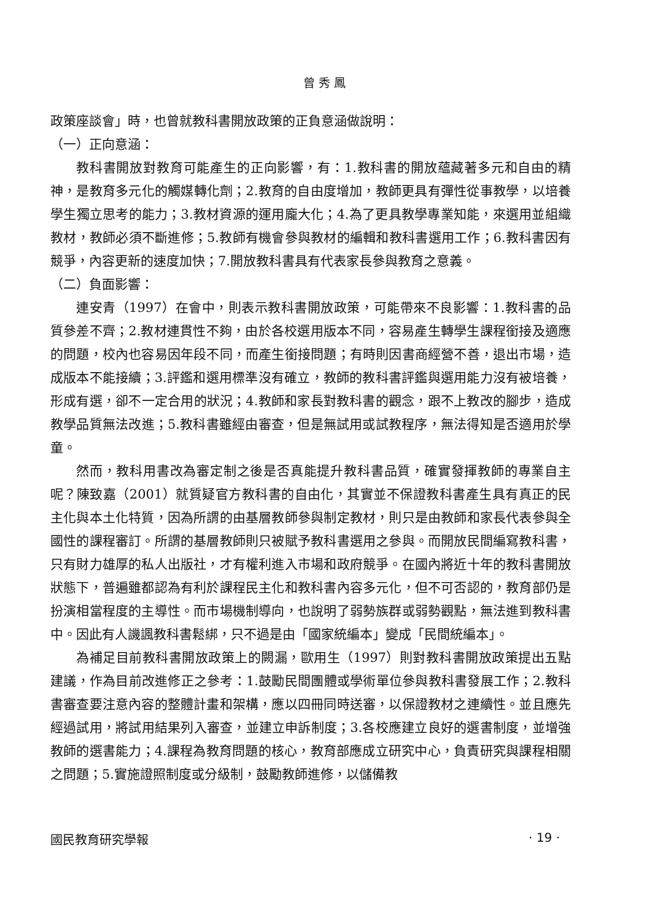曾秀鳳
政策座談會」時，也曾就教科書開放政策的正負意涵做說明：
（一）正向意涵：
教科書開放對教育可能產生的正向影響，有：1.教科書的開放蘊藏著多元和自由的精神，是教育多元化的觸媒轉化劑；2.教育的自由度增加，教師更具有彈性從事教學，以培養學生獨立思考的能力；3.教材資源的運用龐大化；4.為了更具教學專業知能，來選用並組織教材，教師必須不斷進修；5.教師有機會參與教材的編輯和教科書選用工作；6.教科書因有競爭，內容更新的速度加快；7.開放教科書具有代表家長參與教育之意義。
（二）負面影響：
連安青（1997）在會中，則表示教科書開放政策，可能帶來不良影響：1.教科書的品質參差不齊；2.教材連貫性不夠，由於各校選用版本不同，容易產生轉學生課程銜接及適應的問題，校內也容易因年段不同，而產生銜接問題；有時則因書商經營不善，退出市場，造成版本不能接續；3.評鑑和選用標準沒有確立，教師的教科書評鑑與選用能力沒有被培養，形成有選，卻不一定合用的狀況；4.教師和家長對教科書的觀念，跟不上教改的腳步，造成教學品質無法改進；5.教科書雖經由審查，但是無試用或試教程序，無法得知是否適用於學童。
然而，教科用書改為審定制之後是否真能提升教科書品質，確實發揮教師的專業自主呢？陳致嘉（2001）就質疑官方教科書的自由化，其實並不保證教科書產生具有真正的民主化與本土化特質，因為所謂的由基層教師參與制定教材，則只是由教師和家長代表參與全國性的課程審訂。所謂的基層教師則只被賦予教科書選用之參與。而開放民間編寫教科書，只有財力雄厚的私人出版社，才有權利進入市場和政府競爭。在國內將近十年的教科書開放狀態下，普遍雖都認為有利於課程民主化和教科書內容多元化，但不可否認的，教育部仍是扮演相當程度的主導性。而市場機制導向，也說明了弱勢族群或弱勢觀點，無法進到教科書中。因此有人譏諷教科書鬆綁，只不過是由「國家統編本」變成「民間統編本」。
為補足目前教科書開放政策上的闕漏，歐用生（1997）則對教科書開放政策提出五點建議，作為目前改進修正之參考：1.鼓勵民間團體或學術單位參與教科書發展工作；2.教科書審查要注意內容的整體計畫和架構，應以四冊同時送審，以保證教材之連續性。並且應先經過試用，將試用結果列入審查，並建立申訴制度；3.各校應建立良好的選書制度，並增強教師的選書能力；4.課程為教育問題的核心，教育部應成立研究中心，負責研究與課程相關之問題；5.實施證照制度或分級制，鼓勵教師進修，以儲備教
國民教育研究學報 · 19 ·